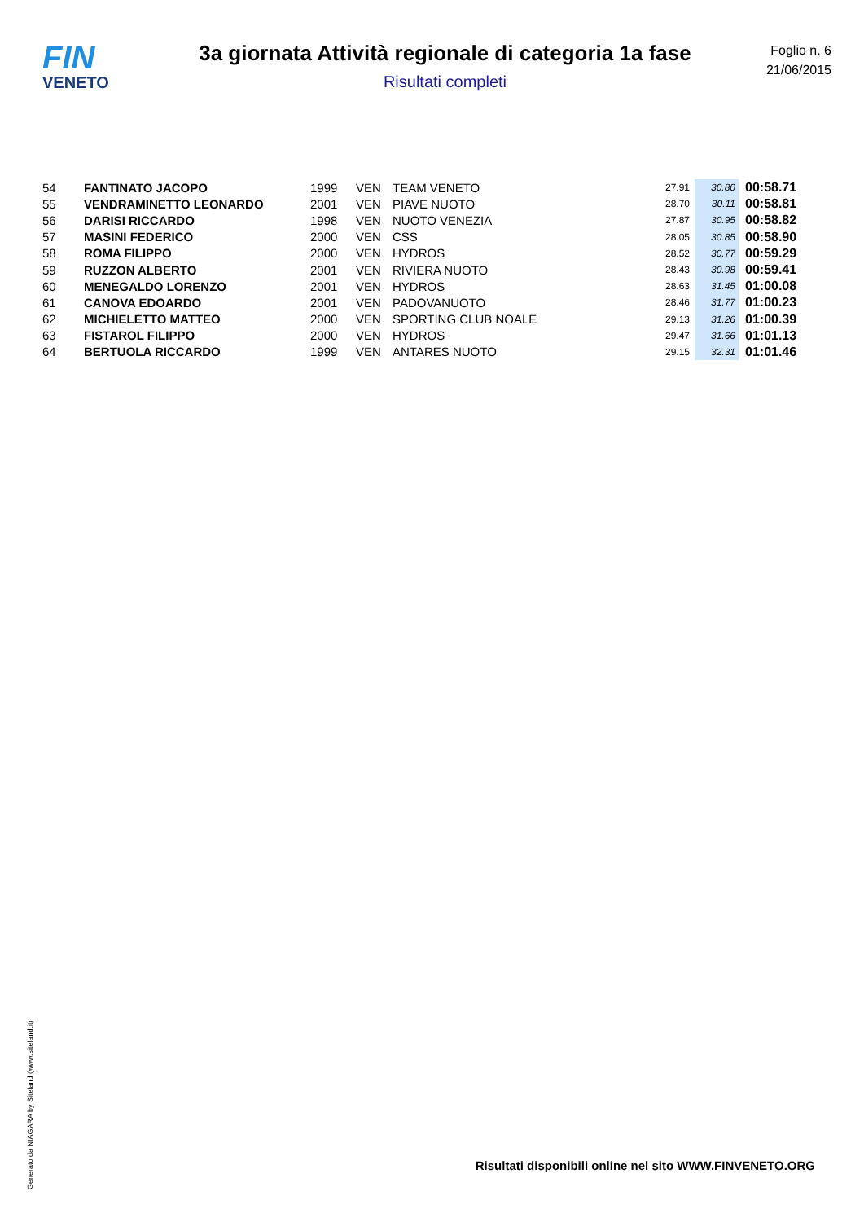FIN
VENETO
3a giornata Attività regionale di categoria 1a fase
Risultati completi
Foglio n. 6
21/06/2015
| 54 | FANTINATO JACOPO | 1999 | VEN | TEAM VENETO | 27.91 | 30.80 | 00:58.71 |
| 55 | VENDRAMINETTO LEONARDO | 2001 | VEN | PIAVE NUOTO | 28.70 | 30.11 | 00:58.81 |
| 56 | DARISI RICCARDO | 1998 | VEN | NUOTO VENEZIA | 27.87 | 30.95 | 00:58.82 |
| 57 | MASINI FEDERICO | 2000 | VEN | CSS | 28.05 | 30.85 | 00:58.90 |
| 58 | ROMA FILIPPO | 2000 | VEN | HYDROS | 28.52 | 30.77 | 00:59.29 |
| 59 | RUZZON ALBERTO | 2001 | VEN | RIVIERA NUOTO | 28.43 | 30.98 | 00:59.41 |
| 60 | MENEGALDO LORENZO | 2001 | VEN | HYDROS | 28.63 | 31.45 | 01:00.08 |
| 61 | CANOVA EDOARDO | 2001 | VEN | PADOVANUOTO | 28.46 | 31.77 | 01:00.23 |
| 62 | MICHIELETTO MATTEO | 2000 | VEN | SPORTING CLUB NOALE | 29.13 | 31.26 | 01:00.39 |
| 63 | FISTAROL FILIPPO | 2000 | VEN | HYDROS | 29.47 | 31.66 | 01:01.13 |
| 64 | BERTUOLA RICCARDO | 1999 | VEN | ANTARES NUOTO | 29.15 | 32.31 | 01:01.46 |
Generato da NIAGARA by Siteland (www.siteland.it)
Risultati disponibili online nel sito WWW.FINVENETO.ORG